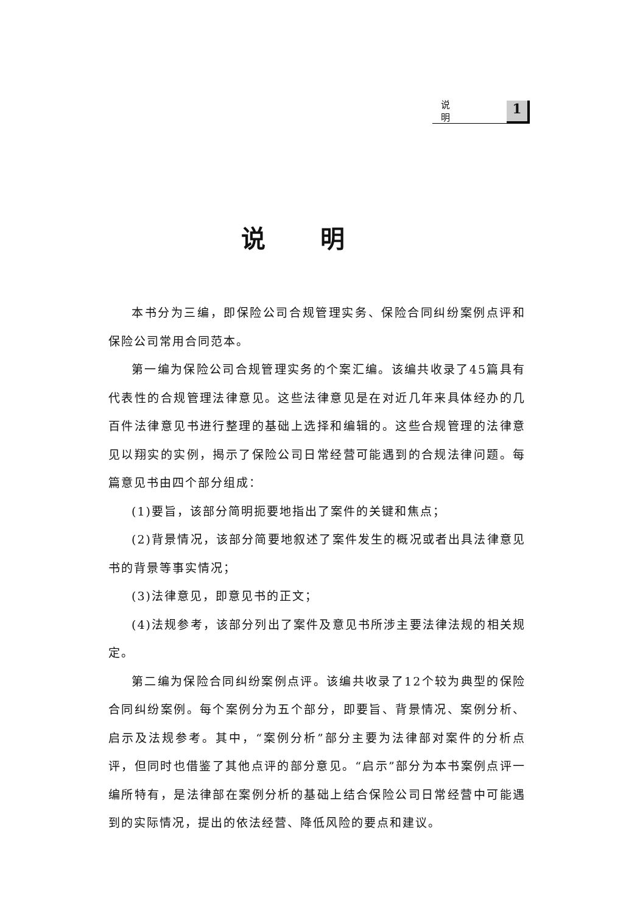说明 1
说明
本书分为三编，即保险公司合规管理实务、保险合同纠纷案例点评和保险公司常用合同范本。
第一编为保险公司合规管理实务的个案汇编。该编共收录了45篇具有代表性的合规管理法律意见。这些法律意见是在对近几年来具体经办的几百件法律意见书进行整理的基础上选择和编辑的。这些合规管理的法律意见以翔实的实例，揭示了保险公司日常经营可能遇到的合规法律问题。每篇意见书由四个部分组成：
(1)要旨，该部分简明扼要地指出了案件的关键和焦点；
(2)背景情况，该部分简要地叙述了案件发生的概况或者出具法律意见书的背景等事实情况；
(3)法律意见，即意见书的正文；
(4)法规参考，该部分列出了案件及意见书所涉主要法律法规的相关规定。
第二编为保险合同纠纷案例点评。该编共收录了12个较为典型的保险合同纠纷案例。每个案例分为五个部分，即要旨、背景情况、案例分析、启示及法规参考。其中，“案例分析”部分主要为法律部对案件的分析点评，但同时也借鉴了其他点评的部分意见。“启示”部分为本书案例点评一编所特有，是法律部在案例分析的基础上结合保险公司日常经营中可能遇到的实际情况，提出的依法经营、降低风险的要点和建议。